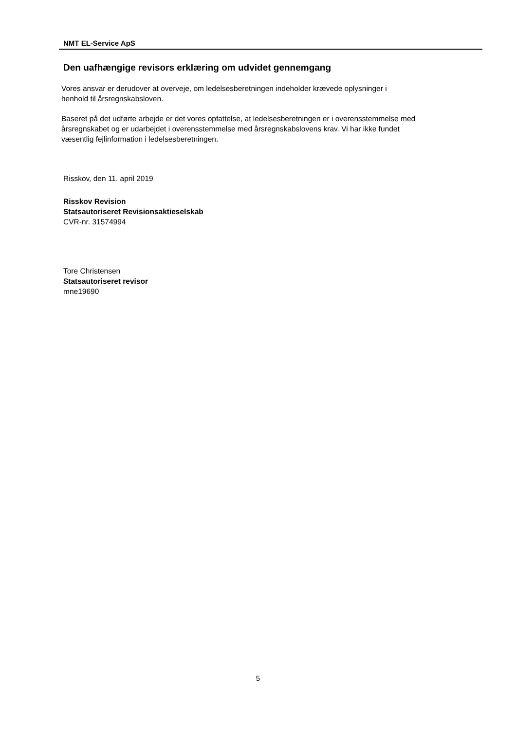NMT EL-Service ApS
Den uafhængige revisors erklæring om udvidet gennemgang
Vores ansvar er derudover at overveje, om ledelsesberetningen indeholder krævede oplysninger i
henhold til årsregnskabsloven.
Baseret på det udførte arbejde er det vores opfattelse, at ledelsesberetningen er i overensstemmelse med
årsregnskabet og er udarbejdet i overensstemmelse med årsregnskabslovens krav. Vi har ikke fundet
væsentlig fejlinformation i ledelsesberetningen.
Risskov, den 11. april 2019
Risskov Revision
Statsautoriseret Revisionsaktieselskab
CVR-nr. 31574994
Tore Christensen
Statsautoriseret revisor
mne19690
5